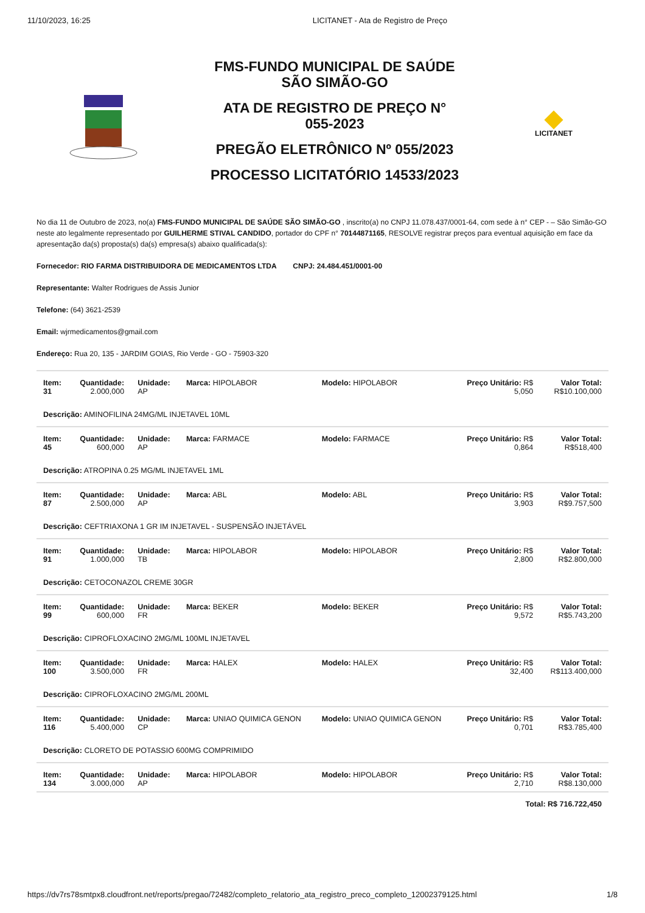11/10/2023, 16:25 LICITANET - Ata de Registro de Preço
FMS-FUNDO MUNICIPAL DE SAÚDE
SÃO SIMÃO-GO
ATA DE REGISTRO DE PREÇO N°
055-2023
PREGÃO ELETRÔNICO Nº 055/2023
PROCESSO LICITATÓRIO 14533/2023
LICITANET
No dia 11 de Outubro de 2023, no(a) FMS-FUNDO MUNICIPAL DE SAÚDE SÃO SIMÃO-GO , inscrito(a) no CNPJ 11.078.437/0001-64, com sede à n° CEP - – São Simão-GO neste ato legalmente representado por GUILHERME STIVAL CANDIDO, portador do CPF n° 70144871165, RESOLVE registrar preços para eventual aquisição em face da apresentação da(s) proposta(s) da(s) empresa(s) abaixo qualificada(s):
Fornecedor: RIO FARMA DISTRIBUIDORA DE MEDICAMENTOS LTDA CNPJ: 24.484.451/0001-00
Representante: Walter Rodrigues de Assis Junior
Telefone: (64) 3621-2539
Email: wjrmedicamentos@gmail.com
Endereço: Rua 20, 135 - JARDIM GOIAS, Rio Verde - GO - 75903-320
| Item: 31 | Quantidade: 2.000,000 | Unidade: AP | Marca: HIPOLABOR | Modelo: HIPOLABOR | Preço Unitário: R$ 5,050 | Valor Total: R$10.100,000 |
| Descrição: AMINOFILINA 24MG/ML INJETAVEL 10ML | | | | | | |
| Item: 45 | Quantidade: 600,000 | Unidade: AP | Marca: FARMACE | Modelo: FARMACE | Preço Unitário: R$ 0,864 | Valor Total: R$518,400 |
| Descrição: ATROPINA 0.25 MG/ML INJETAVEL 1ML | | | | | | |
| Item: 87 | Quantidade: 2.500,000 | Unidade: AP | Marca: ABL | Modelo: ABL | Preço Unitário: R$ 3,903 | Valor Total: R$9.757,500 |
| Descrição: CEFTRIAXONA 1 GR IM INJETAVEL - SUSPENSÃO INJETÁVEL | | | | | | |
| Item: 91 | Quantidade: 1.000,000 | Unidade: TB | Marca: HIPOLABOR | Modelo: HIPOLABOR | Preço Unitário: R$ 2,800 | Valor Total: R$2.800,000 |
| Descrição: CETOCONAZOL CREME 30GR | | | | | | |
| Item: 99 | Quantidade: 600,000 | Unidade: FR | Marca: BEKER | Modelo: BEKER | Preço Unitário: R$ 9,572 | Valor Total: R$5.743,200 |
| Descrição: CIPROFLOXACINO 2MG/ML 100ML INJETAVEL | | | | | | |
| Item: 100 | Quantidade: 3.500,000 | Unidade: FR | Marca: HALEX | Modelo: HALEX | Preço Unitário: R$ 32,400 | Valor Total: R$113.400,000 |
| Descrição: CIPROFLOXACINO 2MG/ML 200ML | | | | | | |
| Item: 116 | Quantidade: 5.400,000 | Unidade: CP | Marca: UNIAO QUIMICA GENON | Modelo: UNIAO QUIMICA GENON | Preço Unitário: R$ 0,701 | Valor Total: R$3.785,400 |
| Descrição: CLORETO DE POTASSIO 600MG COMPRIMIDO | | | | | | |
| Item: 134 | Quantidade: 3.000,000 | Unidade: AP | Marca: HIPOLABOR | Modelo: HIPOLABOR | Preço Unitário: R$ 2,710 | Valor Total: R$8.130,000 |
| Total: R$ 716.722,450 | | | | | | |
https://dv7rs78smtpx8.cloudfront.net/reports/pregao/72482/completo_relatorio_ata_registro_preco_completo_12002379125.html 1/8